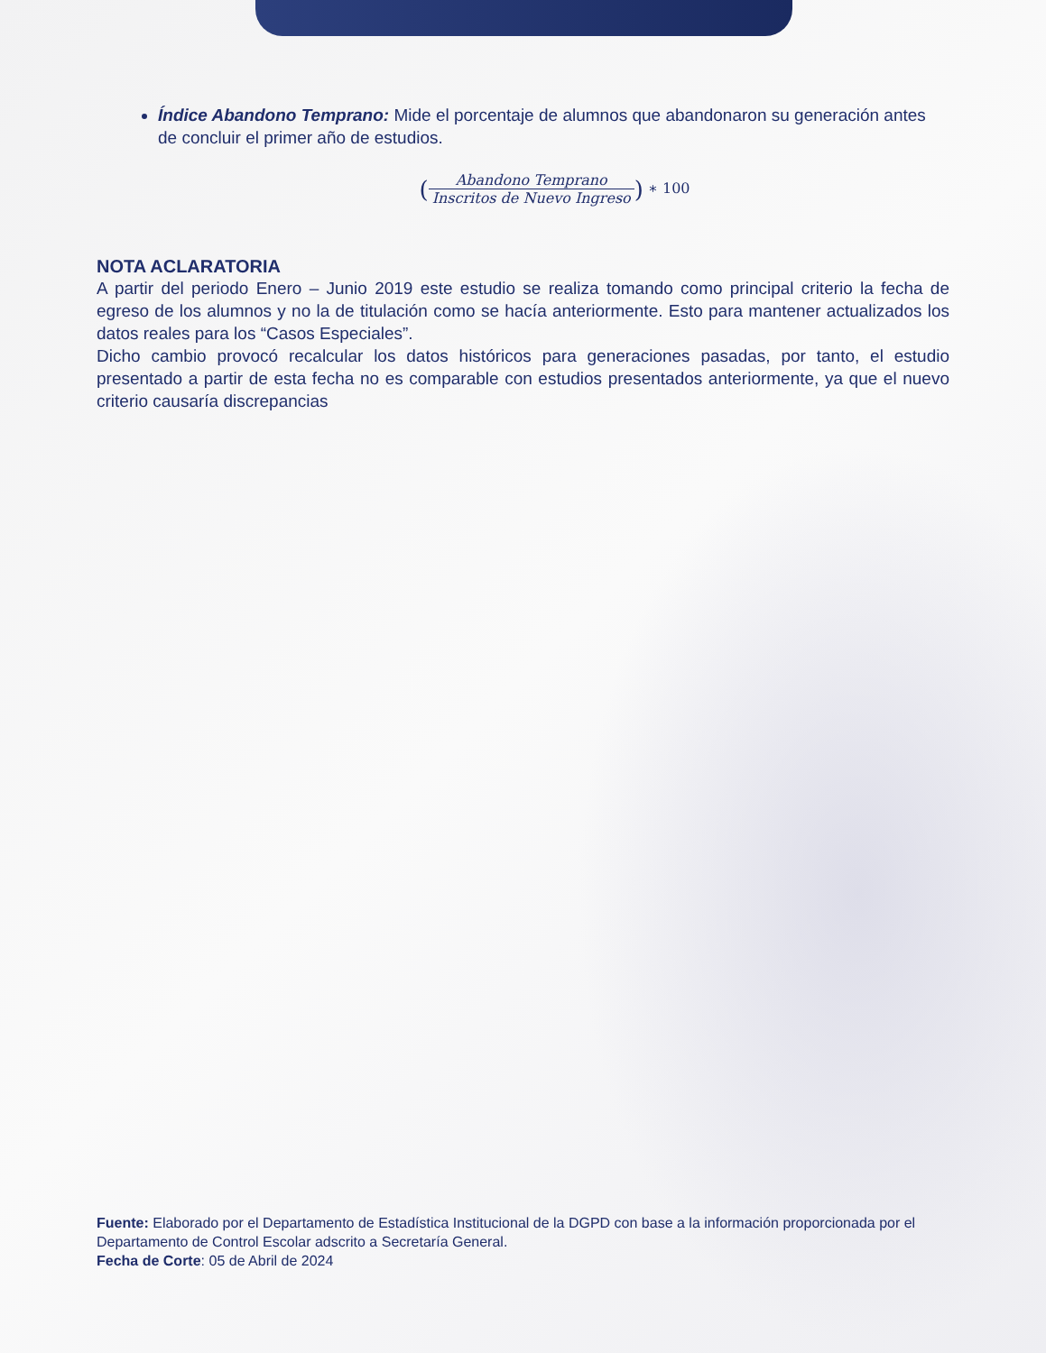Índice Abandono Temprano: Mide el porcentaje de alumnos que abandonaron su generación antes de concluir el primer año de estudios.
(Abandono Temprano Inscritos de Nuevo Ingreso) ∗ 100
NOTA ACLARATORIA
A partir del periodo Enero – Junio 2019 este estudio se realiza tomando como principal criterio la fecha de egreso de los alumnos y no la de titulación como se hacía anteriormente. Esto para mantener actualizados los datos reales para los “Casos Especiales”.
Dicho cambio provocó recalcular los datos históricos para generaciones pasadas, por tanto, el estudio presentado a partir de esta fecha no es comparable con estudios presentados anteriormente, ya que el nuevo criterio causaría discrepancias
Fuente: Elaborado por el Departamento de Estadística Institucional de la DGPD con base a la información proporcionada por el Departamento de Control Escolar adscrito a Secretaría General.
Fecha de Corte: 05 de Abril de 2024